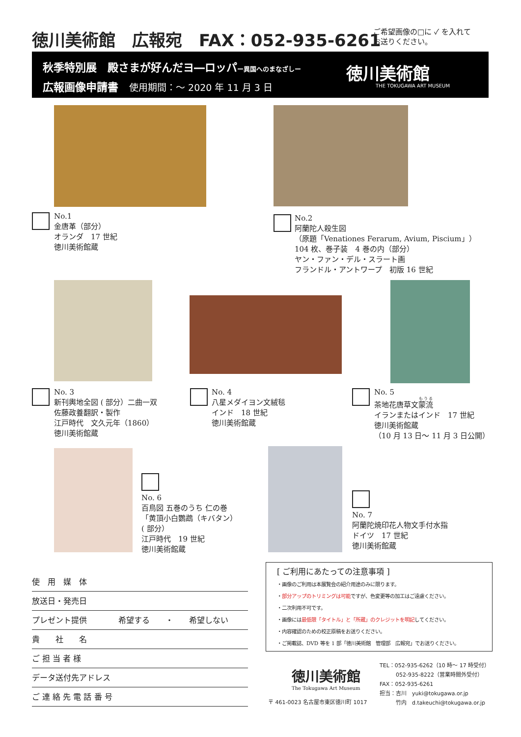徳川美術館　広報宛　FAX：052-935-6261
ご希望画像の□に ✓ を入れて
お送りください。
秋季特別展　殿さまが好んだヨ―ロッパー異国へのまなざしー
広報画像申請書　使用期間：～ 2020 年 11 月 3 日
徳川美術館
THE TOKUGAWA ART MUSEUM
No.1
金唐革（部分）
オランダ　17 世紀
徳川美術館蔵
No.2
阿蘭陀人殺生図
（原題「Venationes Ferarum, Avium, Piscium」）
104 枚、巻子装　4 巻の内（部分）
ヤン・ファン・デル・スラート画
フランドル・アントワープ　初版 16 世紀
No. 3
新刊輿地全図 ( 部分）二曲一双
佐藤政養翻訳・製作
江戸時代　文久元年（1860）
徳川美術館蔵
No. 4
八星メダイヨン文絨毯
インド　18 世紀
徳川美術館蔵
No. 5
茶地花唐草文蒙流
イランまたはインド　17 世紀
徳川美術館蔵
（10 月 13 日～ 11 月 3 日公開）
No. 6
百鳥図 五巻のうち 仁の巻
「黄頂小白鸚鵡（キバタン）
( 部分）
江戸時代　19 世紀
徳川美術館蔵
No. 7
阿蘭陀焼印花人物文手付水指
ドイツ　17 世紀
徳川美術館蔵
使　用　媒　体
放送日・発売日
プレゼント提供　　　　希望する　　・　　希望しない
貴　　社　　名
ご 担 当 者 様
データ送付先アドレス
ご 連 絡 先 電 話 番 号
[ ご利用にあたっての注意事項 ]
・画像のご利用は本展覧会の紹介用途のみに限ります。
・部分アップのトリミングは可能ですが、色変更等の加工はご遠慮ください。
・二次利用不可です。
・画像には最低限「タイトル」と「所蔵」のクレジットを明記してください。
・内容確認のための校正原稿をお送りください。
・ご掲載誌、DVD 等を 1 部「徳川美術館　管理部　広報宛」でお送りください。
徳川美術館
The Tokugawa Art Museum
〒 461-0023 名古屋市東区徳川町 1017
TEL：052-935-6262（10 時～ 17 時受付）
　　　052-935-8222（営業時間外受付）
FAX：052-935-6261
担当：吉川　yuki@tokugawa.or.jp
　　　竹内　d.takeuchi@tokugawa.or.jp